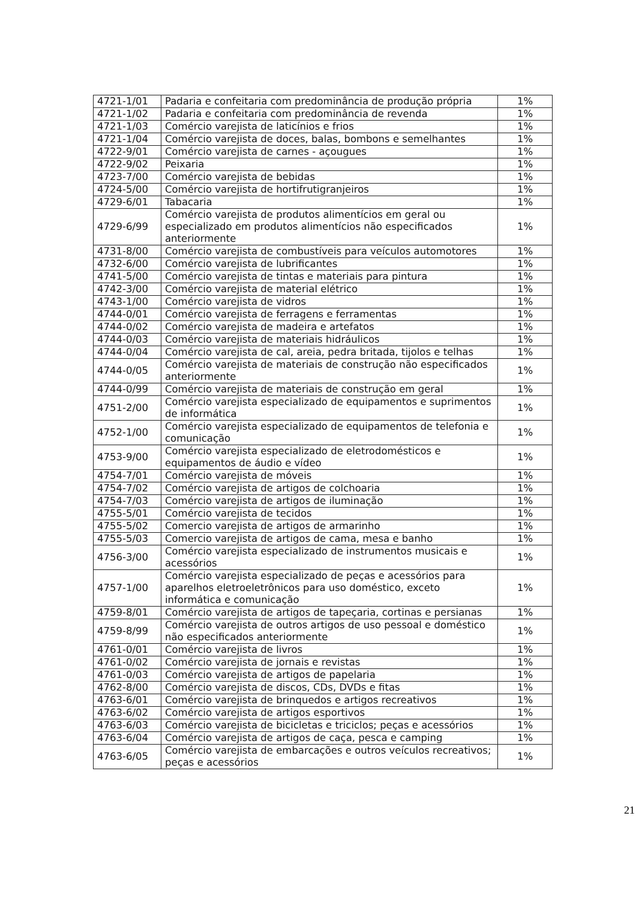| 4721-1/01 | Padaria e confeitaria com predominância de produção própria | 1% |
| 4721-1/02 | Padaria e confeitaria com predominância de revenda | 1% |
| 4721-1/03 | Comércio varejista de laticínios e frios | 1% |
| 4721-1/04 | Comércio varejista de doces, balas, bombons e semelhantes | 1% |
| 4722-9/01 | Comércio varejista de carnes - açougues | 1% |
| 4722-9/02 | Peixaria | 1% |
| 4723-7/00 | Comércio varejista de bebidas | 1% |
| 4724-5/00 | Comércio varejista de hortifrutigranjeiros | 1% |
| 4729-6/01 | Tabacaria | 1% |
| 4729-6/99 | Comércio varejista de produtos alimentícios em geral ou especializado em produtos alimentícios não especificados anteriormente | 1% |
| 4731-8/00 | Comércio varejista de combustíveis para veículos automotores | 1% |
| 4732-6/00 | Comércio varejista de lubrificantes | 1% |
| 4741-5/00 | Comércio varejista de tintas e materiais para pintura | 1% |
| 4742-3/00 | Comércio varejista de material elétrico | 1% |
| 4743-1/00 | Comércio varejista de vidros | 1% |
| 4744-0/01 | Comércio varejista de ferragens e ferramentas | 1% |
| 4744-0/02 | Comércio varejista de madeira e artefatos | 1% |
| 4744-0/03 | Comércio varejista de materiais hidráulicos | 1% |
| 4744-0/04 | Comércio varejista de cal, areia, pedra britada, tijolos e telhas | 1% |
| 4744-0/05 | Comércio varejista de materiais de construção não especificados anteriormente | 1% |
| 4744-0/99 | Comércio varejista de materiais de construção em geral | 1% |
| 4751-2/00 | Comércio varejista especializado de equipamentos e suprimentos de informática | 1% |
| 4752-1/00 | Comércio varejista especializado de equipamentos de telefonia e comunicação | 1% |
| 4753-9/00 | Comércio varejista especializado de eletrodomésticos e equipamentos de áudio e vídeo | 1% |
| 4754-7/01 | Comércio varejista de móveis | 1% |
| 4754-7/02 | Comércio varejista de artigos de colchoaria | 1% |
| 4754-7/03 | Comércio varejista de artigos de iluminação | 1% |
| 4755-5/01 | Comércio varejista de tecidos | 1% |
| 4755-5/02 | Comercio varejista de artigos de armarinho | 1% |
| 4755-5/03 | Comercio varejista de artigos de cama, mesa e banho | 1% |
| 4756-3/00 | Comércio varejista especializado de instrumentos musicais e acessórios | 1% |
| 4757-1/00 | Comércio varejista especializado de peças e acessórios para aparelhos eletroeletrônicos para uso doméstico, exceto informática e comunicação | 1% |
| 4759-8/01 | Comércio varejista de artigos de tapeçaria, cortinas e persianas | 1% |
| 4759-8/99 | Comércio varejista de outros artigos de uso pessoal e doméstico não especificados anteriormente | 1% |
| 4761-0/01 | Comércio varejista de livros | 1% |
| 4761-0/02 | Comércio varejista de jornais e revistas | 1% |
| 4761-0/03 | Comércio varejista de artigos de papelaria | 1% |
| 4762-8/00 | Comércio varejista de discos, CDs, DVDs e fitas | 1% |
| 4763-6/01 | Comércio varejista de brinquedos e artigos recreativos | 1% |
| 4763-6/02 | Comércio varejista de artigos esportivos | 1% |
| 4763-6/03 | Comércio varejista de bicicletas e triciclos; peças e acessórios | 1% |
| 4763-6/04 | Comércio varejista de artigos de caça, pesca e camping | 1% |
| 4763-6/05 | Comércio varejista de embarcações e outros veículos recreativos; peças e acessórios | 1% |
21